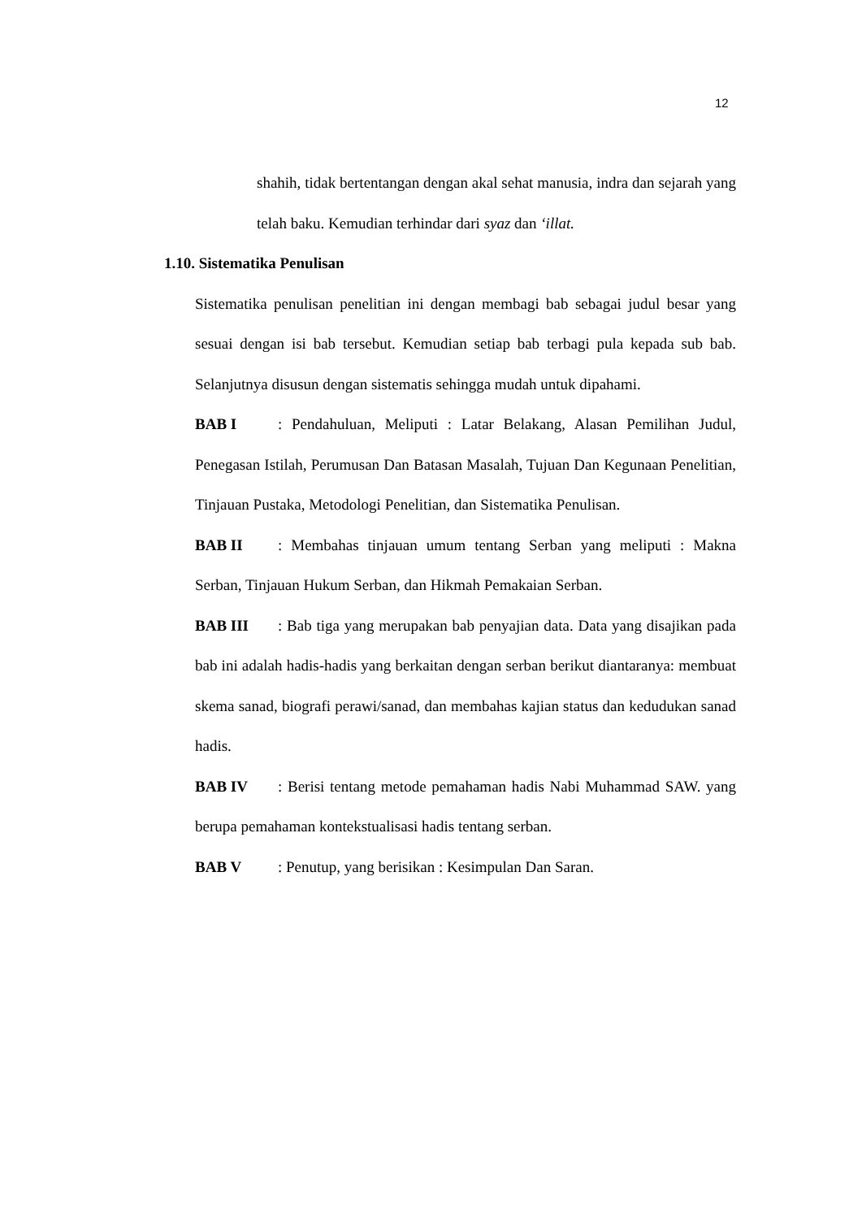12
shahih, tidak bertentangan dengan akal sehat manusia, indra dan sejarah yang telah baku. Kemudian terhindar dari syaz dan ‘illat.
1.10. Sistematika Penulisan
Sistematika penulisan penelitian ini dengan membagi bab sebagai judul besar yang sesuai dengan isi bab tersebut. Kemudian setiap bab terbagi pula kepada sub bab. Selanjutnya disusun dengan sistematis sehingga mudah untuk dipahami.
BAB I: Pendahuluan, Meliputi : Latar Belakang, Alasan Pemilihan Judul, Penegasan Istilah, Perumusan Dan Batasan Masalah, Tujuan Dan Kegunaan Penelitian, Tinjauan Pustaka, Metodologi Penelitian, dan Sistematika Penulisan.
BAB II: Membahas tinjauan umum tentang Serban yang meliputi : Makna Serban, Tinjauan Hukum Serban, dan Hikmah Pemakaian Serban.
BAB III: Bab tiga yang merupakan bab penyajian data. Data yang disajikan pada bab ini adalah hadis-hadis yang berkaitan dengan serban berikut diantaranya: membuat skema sanad, biografi perawi/sanad, dan membahas kajian status dan kedudukan sanad hadis.
BAB IV: Berisi tentang metode pemahaman hadis Nabi Muhammad SAW. yang berupa pemahaman kontekstualisasi hadis tentang serban.
BAB V: Penutup, yang berisikan : Kesimpulan Dan Saran.